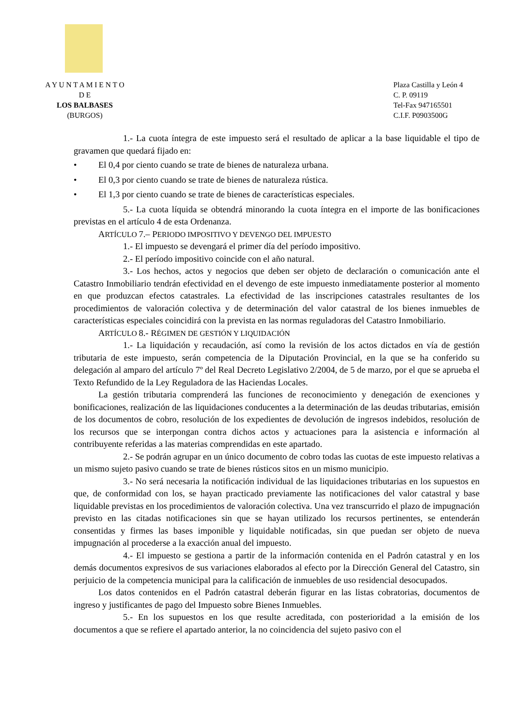A Y U N T A M I E N T O
D E
LOS BALBASES
(BURGOS)
Plaza Castilla y León 4
C. P. 09119
Tel-Fax 947165501
C.I.F. P0903500G
1.- La cuota íntegra de este impuesto será el resultado de aplicar a la base liquidable el tipo de gravamen que quedará fijado en:
• El 0,4 por ciento cuando se trate de bienes de naturaleza urbana.
• El 0,3 por ciento cuando se trate de bienes de naturaleza rústica.
• El 1,3 por ciento cuando se trate de bienes de características especiales.
5.- La cuota líquida se obtendrá minorando la cuota íntegra en el importe de las bonificaciones previstas en el artículo 4 de esta Ordenanza.
ARTÍCULO 7.– PERIODO IMPOSITIVO Y DEVENGO DEL IMPUESTO
1.- El impuesto se devengará el primer día del período impositivo.
2.- El período impositivo coincide con el año natural.
3.- Los hechos, actos y negocios que deben ser objeto de declaración o comunicación ante el Catastro Inmobiliario tendrán efectividad en el devengo de este impuesto inmediatamente posterior al momento en que produzcan efectos catastrales. La efectividad de las inscripciones catastrales resultantes de los procedimientos de valoración colectiva y de determinación del valor catastral de los bienes inmuebles de características especiales coincidirá con la prevista en las normas reguladoras del Catastro Inmobiliario.
ARTÍCULO 8.- RÉGIMEN DE GESTIÓN Y LIQUIDACIÓN
1.- La liquidación y recaudación, así como la revisión de los actos dictados en vía de gestión tributaria de este impuesto, serán competencia de la Diputación Provincial, en la que se ha conferido su delegación al amparo del artículo 7º del Real Decreto Legislativo 2/2004, de 5 de marzo, por el que se aprueba el Texto Refundido de la Ley Reguladora de las Haciendas Locales.
La gestión tributaria comprenderá las funciones de reconocimiento y denegación de exenciones y bonificaciones, realización de las liquidaciones conducentes a la determinación de las deudas tributarias, emisión de los documentos de cobro, resolución de los expedientes de devolución de ingresos indebidos, resolución de los recursos que se interpongan contra dichos actos y actuaciones para la asistencia e información al contribuyente referidas a las materias comprendidas en este apartado.
2.- Se podrán agrupar en un único documento de cobro todas las cuotas de este impuesto relativas a un mismo sujeto pasivo cuando se trate de bienes rústicos sitos en un mismo municipio.
3.- No será necesaria la notificación individual de las liquidaciones tributarias en los supuestos en que, de conformidad con los, se hayan practicado previamente las notificaciones del valor catastral y base liquidable previstas en los procedimientos de valoración colectiva. Una vez transcurrido el plazo de impugnación previsto en las citadas notificaciones sin que se hayan utilizado los recursos pertinentes, se entenderán consentidas y firmes las bases imponible y liquidable notificadas, sin que puedan ser objeto de nueva impugnación al procederse a la exacción anual del impuesto.
4.- El impuesto se gestiona a partir de la información contenida en el Padrón catastral y en los demás documentos expresivos de sus variaciones elaborados al efecto por la Dirección General del Catastro, sin perjuicio de la competencia municipal para la calificación de inmuebles de uso residencial desocupados.
Los datos contenidos en el Padrón catastral deberán figurar en las listas cobratorias, documentos de ingreso y justificantes de pago del Impuesto sobre Bienes Inmuebles.
5.- En los supuestos en los que resulte acreditada, con posterioridad a la emisión de los documentos a que se refiere el apartado anterior, la no coincidencia del sujeto pasivo con el